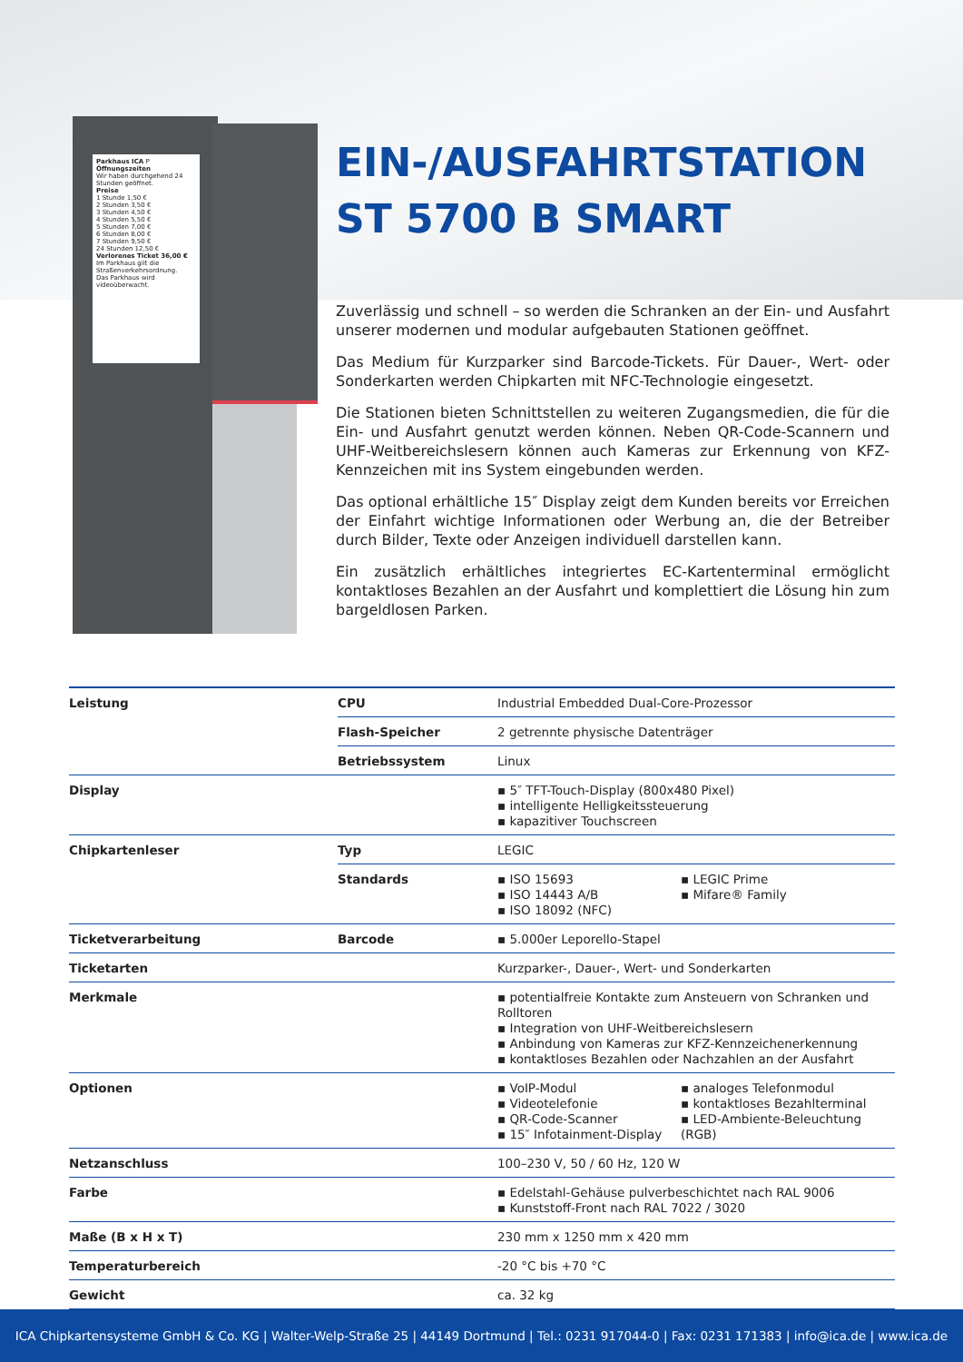Parkhaus ICA P
Öffnungszeiten
Wir haben durchgehend 24 Stunden geöffnet.
Preise
1 Stunde 1,50 €
2 Stunden 3,50 €
3 Stunden 4,50 €
4 Stunden 5,50 €
5 Stunden 7,00 €
6 Stunden 8,00 €
7 Stunden 9,50 €
24 Stunden 12,50 €
Verlorenes Ticket 36,00 €
Im Parkhaus gilt die Straßenverkehrsordnung.
Das Parkhaus wird videoüberwacht.
EIN-/AUSFAHRTSTATION
ST 5700 B SMART
Zuverlässig und schnell – so werden die Schranken an der Ein- und Ausfahrt unserer modernen und modular aufgebauten Stationen geöffnet.
Das Medium für Kurzparker sind Barcode-Tickets. Für Dauer-, Wert- oder Sonderkarten werden Chipkarten mit NFC-Technologie eingesetzt.
Die Stationen bieten Schnittstellen zu weiteren Zugangsmedien, die für die Ein- und Ausfahrt genutzt werden können. Neben QR-Code-Scannern und UHF-Weitbereichslesern können auch Kameras zur Erkennung von KFZ-Kennzeichen mit ins System eingebunden werden.
Das optional erhältliche 15″ Display zeigt dem Kunden bereits vor Erreichen der Einfahrt wichtige Informationen oder Werbung an, die der Betreiber durch Bilder, Texte oder Anzeigen individuell darstellen kann.
Ein zusätzlich erhältliches integriertes EC-Kartenterminal ermöglicht kontaktloses Bezahlen an der Ausfahrt und komplettiert die Lösung hin zum bargeldlosen Parken.
| Leistung | CPU | Industrial Embedded Dual-Core-Prozessor | |
| | Flash-Speicher | 2 getrennte physische Datenträger | |
| | Betriebssystem | Linux | |
| Display | | ▪ 5″ TFT-Touch-Display (800x480 Pixel) ▪ intelligente Helligkeitssteuerung ▪ kapazitiver Touchscreen | |
| Chipkartenleser | Typ | LEGIC | |
| | Standards | ▪ ISO 15693 ▪ ISO 14443 A/B ▪ ISO 18092 (NFC) | ▪ LEGIC Prime ▪ Mifare® Family |
| Ticketverarbeitung | Barcode | ▪ 5.000er Leporello-Stapel | |
| Ticketarten | | Kurzparker-, Dauer-, Wert- und Sonderkarten | |
| Merkmale | | ▪ potentialfreie Kontakte zum Ansteuern von Schranken und Rolltoren ▪ Integration von UHF-Weitbereichslesern ▪ Anbindung von Kameras zur KFZ-Kennzeichenerkennung ▪ kontaktloses Bezahlen oder Nachzahlen an der Ausfahrt | |
| Optionen | | ▪ VoIP-Modul ▪ Videotelefonie ▪ QR-Code-Scanner ▪ 15″ Infotainment-Display | ▪ analoges Telefonmodul ▪ kontaktloses Bezahlterminal ▪ LED-Ambiente-Beleuchtung (RGB) |
| Netzanschluss | | 100–230 V, 50 / 60 Hz, 120 W | |
| Farbe | | ▪ Edelstahl-Gehäuse pulverbeschichtet nach RAL 9006 ▪ Kunststoff-Front nach RAL 7022 / 3020 | |
| Maße (B x H x T) | | 230 mm x 1250 mm x 420 mm | |
| Temperaturbereich | | -20 °C bis +70 °C | |
| Gewicht | | ca. 32 kg | |
ICA Chipkartensysteme GmbH & Co. KG | Walter-Welp-Straße 25 | 44149 Dortmund | Tel.: 0231 917044-0 | Fax: 0231 171383 | info@ica.de | www.ica.de